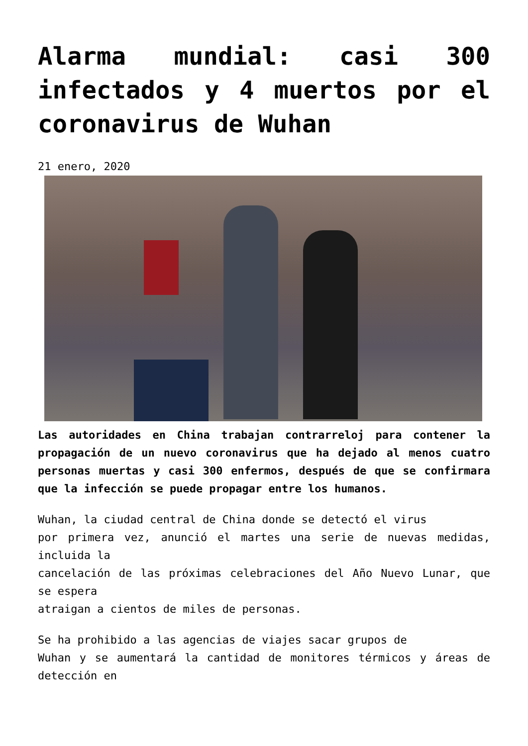Alarma mundial: casi 300 infectados y 4 muertos por el coronavirus de Wuhan
21 enero, 2020
Las autoridades en China trabajan contrarreloj para contener la propagación de un nuevo coronavirus que ha dejado al menos cuatro personas muertas y casi 300 enfermos, después de que se confirmara que la infección se puede propagar entre los humanos.
Wuhan, la ciudad central de China donde se detectó el virus
por primera vez, anunció el martes una serie de nuevas medidas, incluida la
cancelación de las próximas celebraciones del Año Nuevo Lunar, que se espera
atraigan a cientos de miles de personas.
Se ha prohibido a las agencias de viajes sacar grupos de
Wuhan y se aumentará la cantidad de monitores térmicos y áreas de detección en